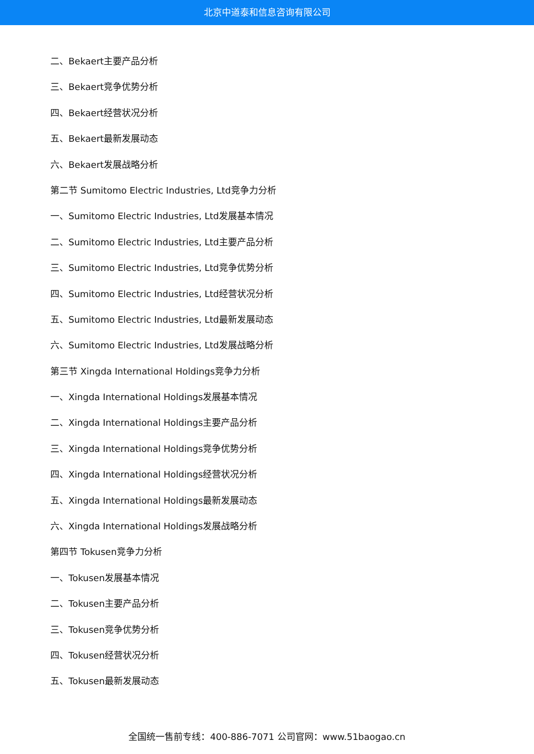北京中道泰和信息咨询有限公司
二、Bekaert主要产品分析
三、Bekaert竞争优势分析
四、Bekaert经营状况分析
五、Bekaert最新发展动态
六、Bekaert发展战略分析
第二节 Sumitomo Electric Industries, Ltd竞争力分析
一、Sumitomo Electric Industries, Ltd发展基本情况
二、Sumitomo Electric Industries, Ltd主要产品分析
三、Sumitomo Electric Industries, Ltd竞争优势分析
四、Sumitomo Electric Industries, Ltd经营状况分析
五、Sumitomo Electric Industries, Ltd最新发展动态
六、Sumitomo Electric Industries, Ltd发展战略分析
第三节 Xingda International Holdings竞争力分析
一、Xingda International Holdings发展基本情况
二、Xingda International Holdings主要产品分析
三、Xingda International Holdings竞争优势分析
四、Xingda International Holdings经营状况分析
五、Xingda International Holdings最新发展动态
六、Xingda International Holdings发展战略分析
第四节 Tokusen竞争力分析
一、Tokusen发展基本情况
二、Tokusen主要产品分析
三、Tokusen竞争优势分析
四、Tokusen经营状况分析
五、Tokusen最新发展动态
全国统一售前专线：400-886-7071 公司官网：www.51baogao.cn